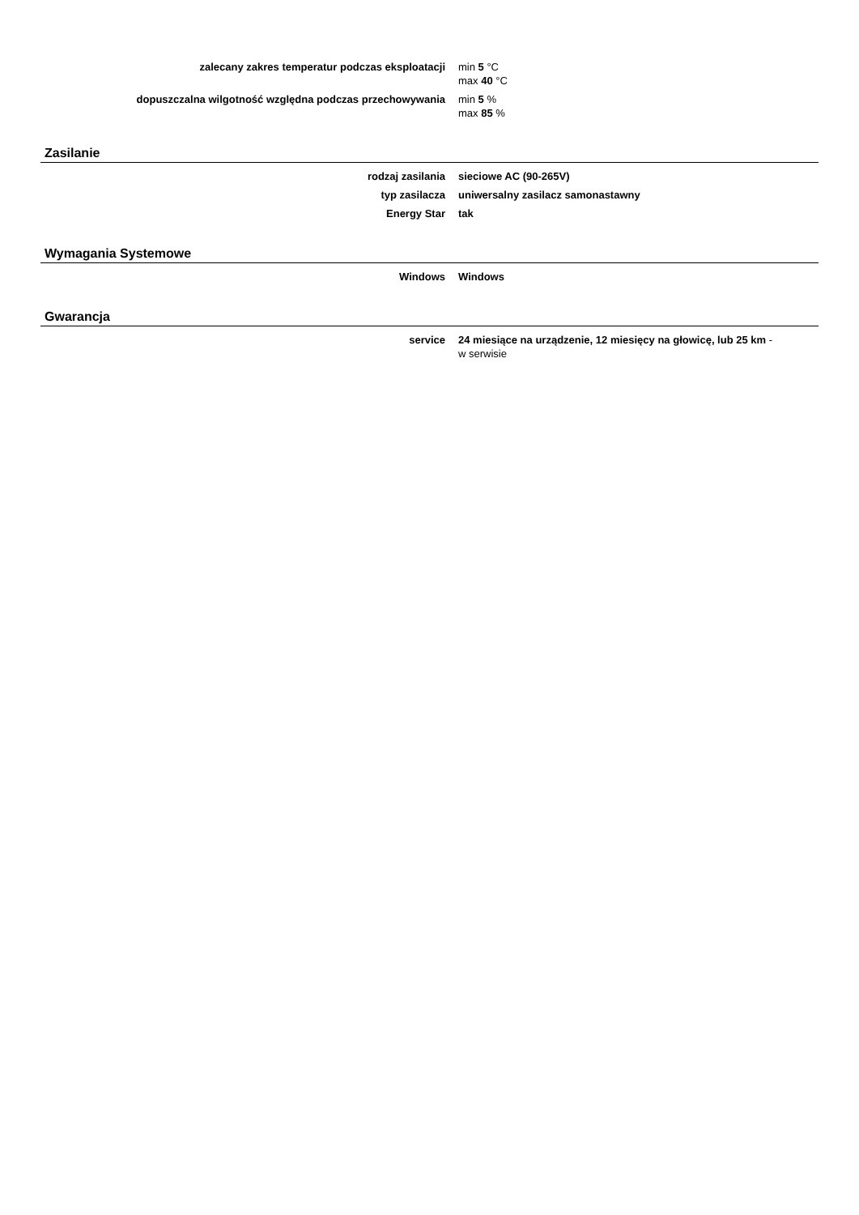| zalecany zakres temperatur podczas eksploatacji | min 5 °C max 40 °C |
| dopuszczalna wilgotność względna podczas przechowywania | min 5 % max 85 % |
Zasilanie
| rodzaj zasilania | sieciowe AC (90-265V) |
| typ zasilacza | uniwersalny zasilacz samonastawny |
| Energy Star | tak |
Wymagania Systemowe
| Windows | Windows |
Gwarancja
| service | 24 miesiące na urządzenie, 12 miesięcy na głowicę, lub 25 km - w serwisie | |